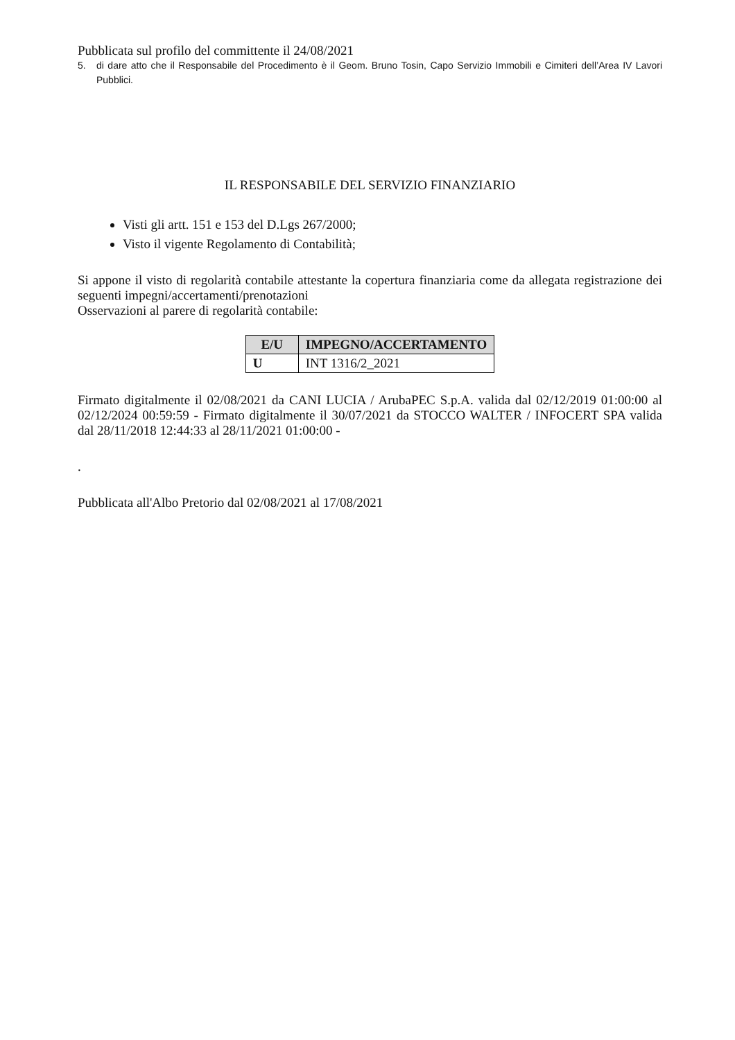Pubblicata sul profilo del committente il 24/08/2021
5. di dare atto che il Responsabile del Procedimento è il Geom. Bruno Tosin, Capo Servizio Immobili e Cimiteri dell’Area IV Lavori Pubblici.
IL RESPONSABILE DEL SERVIZIO FINANZIARIO
Visti gli artt. 151 e 153 del D.Lgs 267/2000;
Visto il vigente Regolamento di Contabilità;
Si appone il visto di regolarità contabile attestante la copertura finanziaria come da allegata registrazione dei seguenti impegni/accertamenti/prenotazioni
Osservazioni al parere di regolarità contabile:
| E/U | IMPEGNO/ACCERTAMENTO |
| --- | --- |
| U | INT 1316/2_2021 |
Firmato digitalmente il 02/08/2021 da CANI LUCIA / ArubaPEC S.p.A. valida dal 02/12/2019 01:00:00 al 02/12/2024 00:59:59 - Firmato digitalmente il 30/07/2021 da STOCCO WALTER / INFOCERT SPA valida dal 28/11/2018 12:44:33 al 28/11/2021 01:00:00 -
.
Pubblicata all'Albo Pretorio dal 02/08/2021 al 17/08/2021